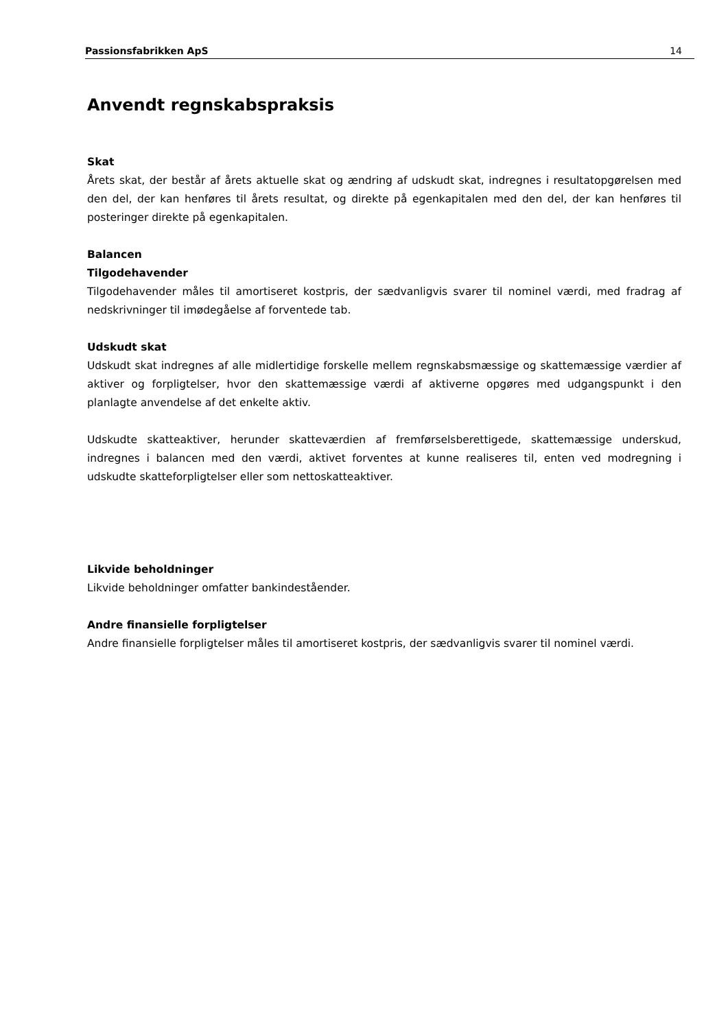Passionsfabrikken ApS 14
Anvendt regnskabspraksis
Skat
Årets skat, der består af årets aktuelle skat og ændring af udskudt skat, indregnes i resultatopgørelsen med den del, der kan henføres til årets resultat, og direkte på egenkapitalen med den del, der kan henføres til posteringer direkte på egenkapitalen.
Balancen
Tilgodehavender
Tilgodehavender måles til amortiseret kostpris, der sædvanligvis svarer til nominel værdi, med fradrag af nedskrivninger til imødegåelse af forventede tab.
Udskudt skat
Udskudt skat indregnes af alle midlertidige forskelle mellem regnskabsmæssige og skattemæssige værdier af aktiver og forpligtelser, hvor den skattemæssige værdi af aktiverne opgøres med udgangspunkt i den planlagte anvendelse af det enkelte aktiv.
Udskudte skatteaktiver, herunder skatteværdien af fremførselsberettigede, skattemæssige underskud, indregnes i balancen med den værdi, aktivet forventes at kunne realiseres til, enten ved modregning i udskudte skatteforpligtelser eller som nettoskatteaktiver.
Likvide beholdninger
Likvide beholdninger omfatter bankindeståender.
Andre finansielle forpligtelser
Andre finansielle forpligtelser måles til amortiseret kostpris, der sædvanligvis svarer til nominel værdi.